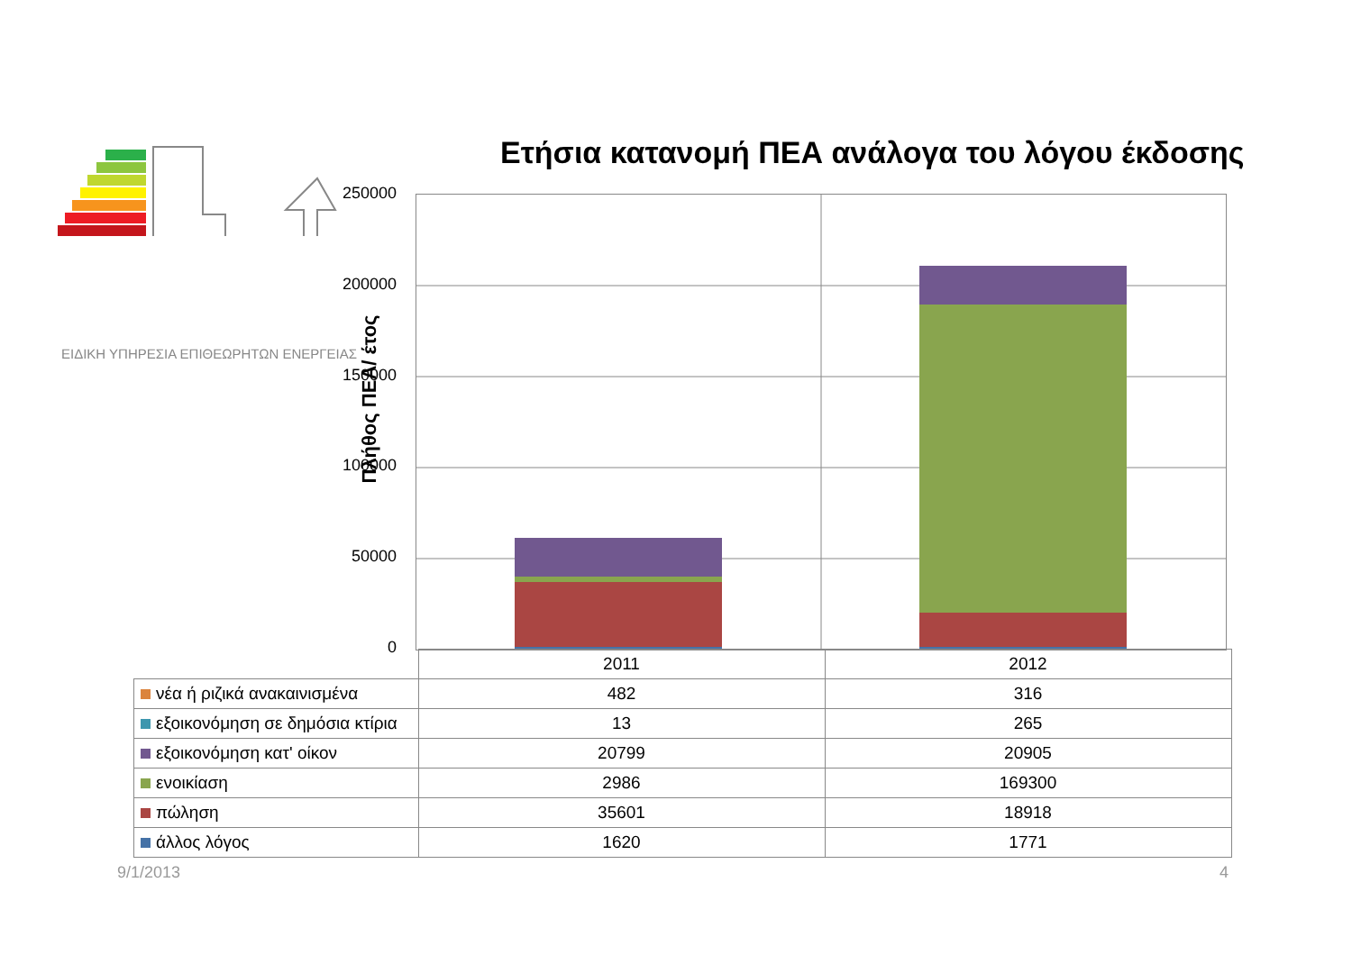ΕΙΔΙΚΗ ΥΠΗΡΕΣΙΑ ΕΠΙΘΕΩΡΗΤΩΝ ΕΝΕΡΓΕΙΑΣ
Ετήσια κατανομή ΠΕΑ ανάλογα του λόγου έκδοσης
Πλήθος ΠΕΑ/ έτος
250000
200000
150000
100000
50000
0
| | 2011 | 2012 |
| νέα ή ριζικά ανακαινισμένα | 482 | 316 |
| εξοικονόμηση σε δημόσια κτίρια | 13 | 265 |
| εξοικονόμηση κατ' οίκον | 20799 | 20905 |
| ενοικίαση | 2986 | 169300 |
| πώληση | 35601 | 18918 |
| άλλος λόγος | 1620 | 1771 |
9/1/2013 4